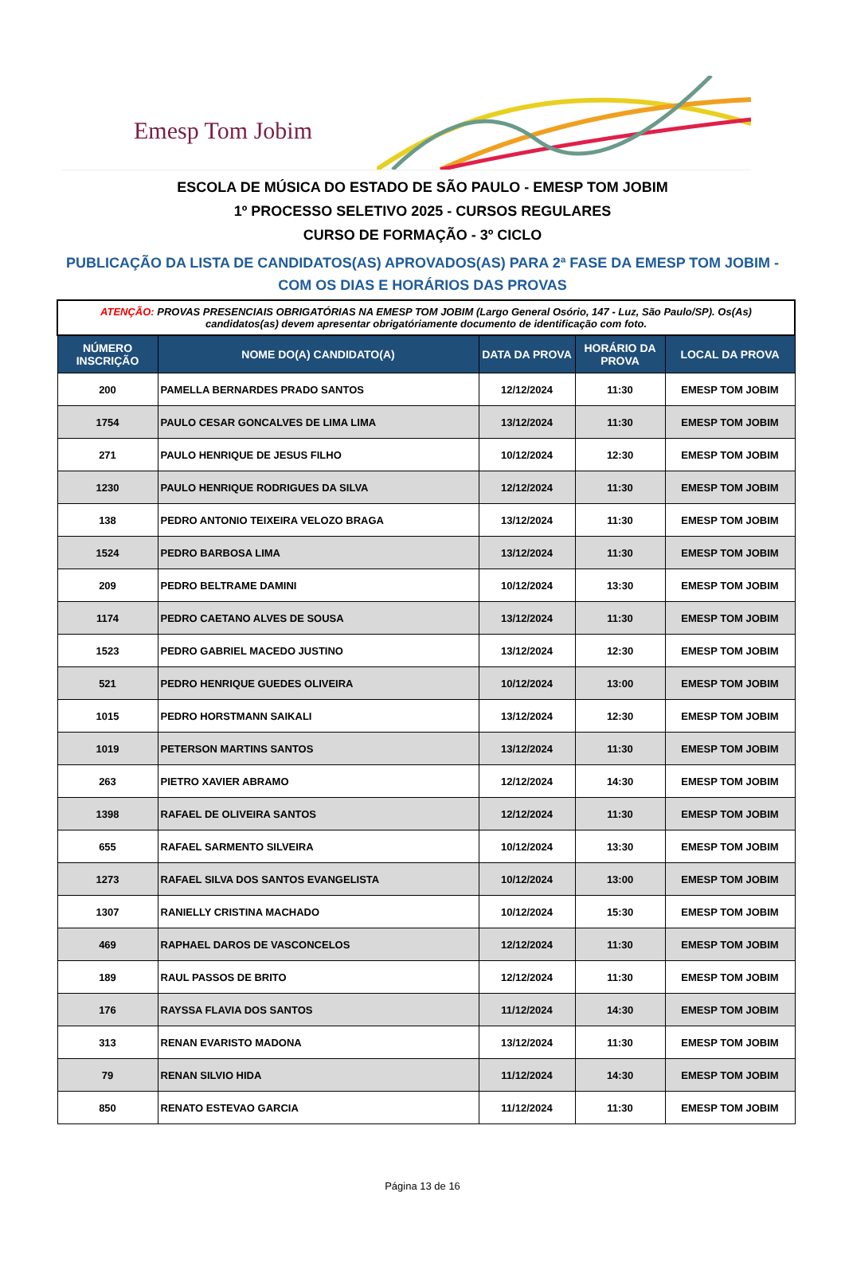Emesp Tom Jobim
ESCOLA DE MÚSICA DO ESTADO DE SÃO PAULO - EMESP TOM JOBIM
1º PROCESSO SELETIVO 2025 - CURSOS REGULARES
CURSO DE FORMAÇÃO - 3º CICLO
PUBLICAÇÃO DA LISTA DE CANDIDATOS(AS) APROVADOS(AS) PARA 2ª FASE DA EMESP TOM JOBIM -
COM OS DIAS E HORÁRIOS DAS PROVAS
| ATENÇÃO: PROVAS PRESENCIAIS OBRIGATÓRIAS NA EMESP TOM JOBIM (Largo General Osório, 147 - Luz, São Paulo/SP). Os(As) candidatos(as) devem apresentar obrigatóriamente documento de identificação com foto. | | | | |
| NÚMERO INSCRIÇÃO | NOME DO(A) CANDIDATO(A) | DATA DA PROVA | HORÁRIO DA PROVA | LOCAL DA PROVA |
| 200 | PAMELLA BERNARDES PRADO SANTOS | 12/12/2024 | 11:30 | EMESP TOM JOBIM |
| 1754 | PAULO CESAR GONCALVES DE LIMA LIMA | 13/12/2024 | 11:30 | EMESP TOM JOBIM |
| 271 | PAULO HENRIQUE DE JESUS FILHO | 10/12/2024 | 12:30 | EMESP TOM JOBIM |
| 1230 | PAULO HENRIQUE RODRIGUES DA SILVA | 12/12/2024 | 11:30 | EMESP TOM JOBIM |
| 138 | PEDRO ANTONIO TEIXEIRA VELOZO BRAGA | 13/12/2024 | 11:30 | EMESP TOM JOBIM |
| 1524 | PEDRO BARBOSA LIMA | 13/12/2024 | 11:30 | EMESP TOM JOBIM |
| 209 | PEDRO BELTRAME DAMINI | 10/12/2024 | 13:30 | EMESP TOM JOBIM |
| 1174 | PEDRO CAETANO ALVES DE SOUSA | 13/12/2024 | 11:30 | EMESP TOM JOBIM |
| 1523 | PEDRO GABRIEL MACEDO JUSTINO | 13/12/2024 | 12:30 | EMESP TOM JOBIM |
| 521 | PEDRO HENRIQUE GUEDES OLIVEIRA | 10/12/2024 | 13:00 | EMESP TOM JOBIM |
| 1015 | PEDRO HORSTMANN SAIKALI | 13/12/2024 | 12:30 | EMESP TOM JOBIM |
| 1019 | PETERSON MARTINS SANTOS | 13/12/2024 | 11:30 | EMESP TOM JOBIM |
| 263 | PIETRO XAVIER ABRAMO | 12/12/2024 | 14:30 | EMESP TOM JOBIM |
| 1398 | RAFAEL DE OLIVEIRA SANTOS | 12/12/2024 | 11:30 | EMESP TOM JOBIM |
| 655 | RAFAEL SARMENTO SILVEIRA | 10/12/2024 | 13:30 | EMESP TOM JOBIM |
| 1273 | RAFAEL SILVA DOS SANTOS EVANGELISTA | 10/12/2024 | 13:00 | EMESP TOM JOBIM |
| 1307 | RANIELLY CRISTINA MACHADO | 10/12/2024 | 15:30 | EMESP TOM JOBIM |
| 469 | RAPHAEL DAROS DE VASCONCELOS | 12/12/2024 | 11:30 | EMESP TOM JOBIM |
| 189 | RAUL PASSOS DE BRITO | 12/12/2024 | 11:30 | EMESP TOM JOBIM |
| 176 | RAYSSA FLAVIA DOS SANTOS | 11/12/2024 | 14:30 | EMESP TOM JOBIM |
| 313 | RENAN EVARISTO MADONA | 13/12/2024 | 11:30 | EMESP TOM JOBIM |
| 79 | RENAN SILVIO HIDA | 11/12/2024 | 14:30 | EMESP TOM JOBIM |
| 850 | RENATO ESTEVAO GARCIA | 11/12/2024 | 11:30 | EMESP TOM JOBIM |
Página 13 de 16